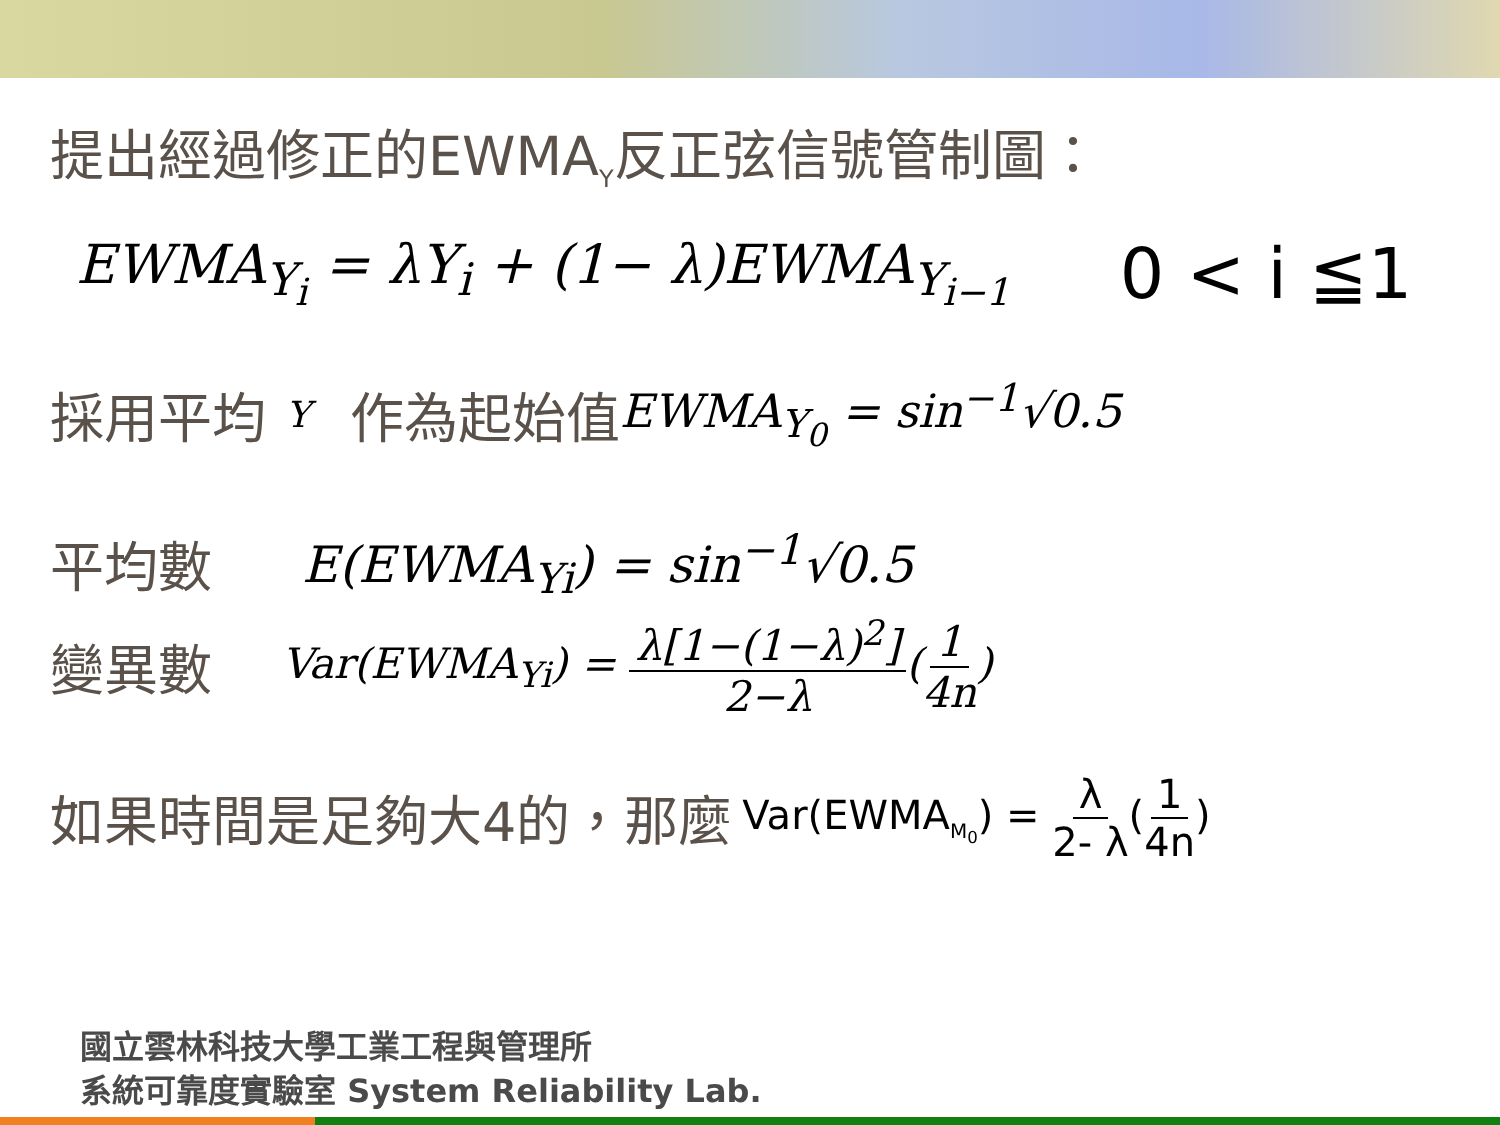提出經過修正的EWMA<sub>Y</sub>反正弦信號管制圖：
EWMA<sub>Y<sub>i</sub></sub> = λY<sub>i</sub> + (1− λ)EWMA<sub>Y<sub>i−1</sub></sub> 0 < i ≦1
採用平均 Y 作為起始值 EWMA<sub>Y<sub>0</sub></sub> = sin<sup>−1</sup>√0.5
平均數 E(EWMA<sub>Yi</sub>) = sin<sup>−1</sup>√0.5
變異數 Var(EWMA<sub>Yi</sub>) = λ[1−(1−λ)<sup>2</sup>] 2−λ(1 4n)
如果時間是足夠大4的，那麼 Var(EWMA<sub>M<sub>0</sub></sub>) = λ 2- λ(1 4n)
國立雲林科技大學工業工程與管理所
系統可靠度實驗室 System Reliability Lab.